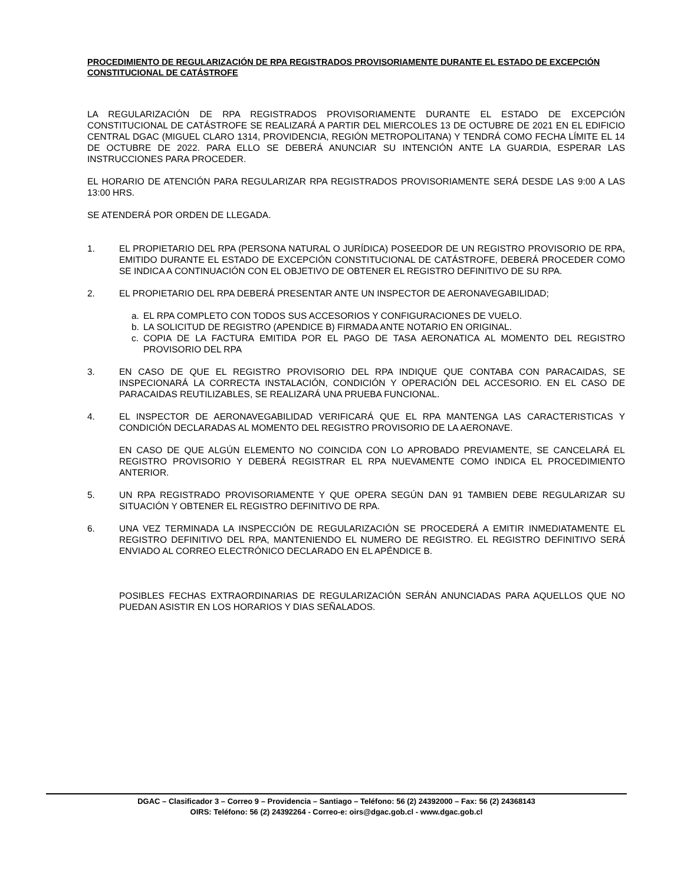PROCEDIMIENTO DE REGULARIZACIÓN DE RPA REGISTRADOS PROVISORIAMENTE DURANTE EL ESTADO DE EXCEPCIÓN CONSTITUCIONAL DE CATÁSTROFE
LA REGULARIZACIÓN DE RPA REGISTRADOS PROVISORIAMENTE DURANTE EL ESTADO DE EXCEPCIÓN CONSTITUCIONAL DE CATÁSTROFE SE REALIZARÁ A PARTIR DEL MIERCOLES 13 DE OCTUBRE DE 2021 EN EL EDIFICIO CENTRAL DGAC (MIGUEL CLARO 1314, PROVIDENCIA, REGIÓN METROPOLITANA) Y TENDRÁ COMO FECHA LÍMITE EL 14 DE OCTUBRE DE 2022. PARA ELLO SE DEBERÁ ANUNCIAR SU INTENCIÓN ANTE LA GUARDIA, ESPERAR LAS INSTRUCCIONES PARA PROCEDER.
EL HORARIO DE ATENCIÓN PARA REGULARIZAR RPA REGISTRADOS PROVISORIAMENTE SERÁ DESDE LAS 9:00 A LAS 13:00 HRS.
SE ATENDERÁ POR ORDEN DE LLEGADA.
1. EL PROPIETARIO DEL RPA (PERSONA NATURAL O JURÍDICA) POSEEDOR DE UN REGISTRO PROVISORIO DE RPA, EMITIDO DURANTE EL ESTADO DE EXCEPCIÓN CONSTITUCIONAL DE CATÁSTROFE, DEBERÁ PROCEDER COMO SE INDICA A CONTINUACIÓN CON EL OBJETIVO DE OBTENER EL REGISTRO DEFINITIVO DE SU RPA.
2. EL PROPIETARIO DEL RPA DEBERÁ PRESENTAR ANTE UN INSPECTOR DE AERONAVEGABILIDAD;
a. EL RPA COMPLETO CON TODOS SUS ACCESORIOS Y CONFIGURACIONES DE VUELO.
b. LA SOLICITUD DE REGISTRO (APENDICE B) FIRMADA ANTE NOTARIO EN ORIGINAL.
c. COPIA DE LA FACTURA EMITIDA POR EL PAGO DE TASA AERONATICA AL MOMENTO DEL REGISTRO PROVISORIO DEL RPA
3. EN CASO DE QUE EL REGISTRO PROVISORIO DEL RPA INDIQUE QUE CONTABA CON PARACAIDAS, SE INSPECIONARÁ LA CORRECTA INSTALACIÓN, CONDICIÓN Y OPERACIÓN DEL ACCESORIO. EN EL CASO DE PARACAIDAS REUTILIZABLES, SE REALIZARÁ UNA PRUEBA FUNCIONAL.
4. EL INSPECTOR DE AERONAVEGABILIDAD VERIFICARÁ QUE EL RPA MANTENGA LAS CARACTERISTICAS Y CONDICIÓN DECLARADAS AL MOMENTO DEL REGISTRO PROVISORIO DE LA AERONAVE.
EN CASO DE QUE ALGÚN ELEMENTO NO COINCIDA CON LO APROBADO PREVIAMENTE, SE CANCELARÁ EL REGISTRO PROVISORIO Y DEBERÁ REGISTRAR EL RPA NUEVAMENTE COMO INDICA EL PROCEDIMIENTO ANTERIOR.
5. UN RPA REGISTRADO PROVISORIAMENTE Y QUE OPERA SEGÚN DAN 91 TAMBIEN DEBE REGULARIZAR SU SITUACIÓN Y OBTENER EL REGISTRO DEFINITIVO DE RPA.
6. UNA VEZ TERMINADA LA INSPECCIÓN DE REGULARIZACIÓN SE PROCEDERÁ A EMITIR INMEDIATAMENTE EL REGISTRO DEFINITIVO DEL RPA, MANTENIENDO EL NUMERO DE REGISTRO. EL REGISTRO DEFINITIVO SERÁ ENVIADO AL CORREO ELECTRÓNICO DECLARADO EN EL APÉNDICE B.
POSIBLES FECHAS EXTRAORDINARIAS DE REGULARIZACIÓN SERÁN ANUNCIADAS PARA AQUELLOS QUE NO PUEDAN ASISTIR EN LOS HORARIOS Y DIAS SEÑALADOS.
DGAC – Clasificador 3 – Correo 9 – Providencia – Santiago – Teléfono: 56 (2) 24392000 – Fax: 56 (2) 24368143
OIRS: Teléfono: 56 (2) 24392264 - Correo-e: oirs@dgac.gob.cl - www.dgac.gob.cl